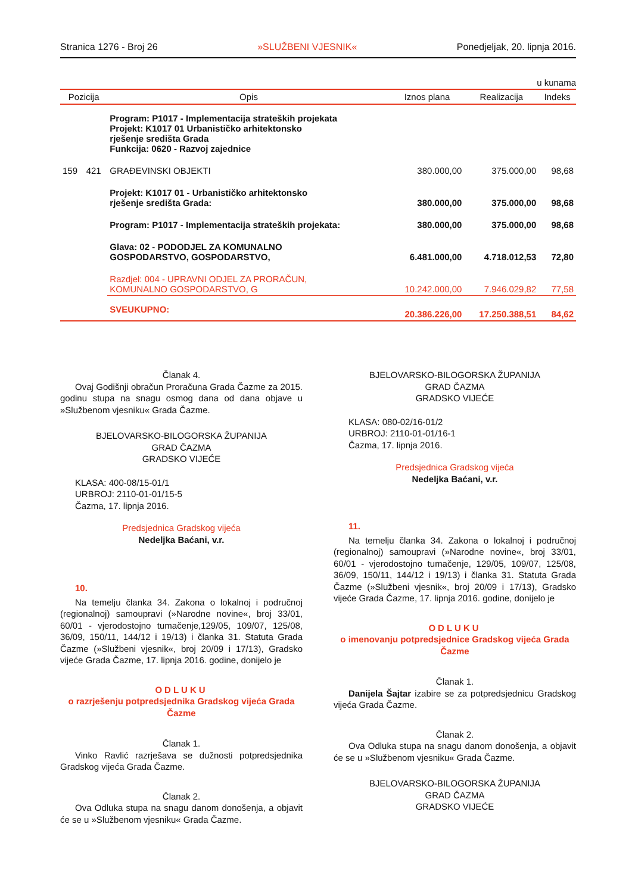Stranica 1276 - Broj 26 »SLUŽBENI VJESNIK« Ponedjeljak, 20. lipnja 2016.
u kunama
| Pozicija | | Opis | Iznos plana | Realizacija | Indeks |
| --- | --- | --- | --- | --- | --- |
| | | Program: P1017 - Implementacija strateških projekata Projekt: K1017 01 Urbanističko arhitektonsko rješenje središta Grada Funkcija: 0620 - Razvoj zajednice | | | |
| 159 | 421 | GRAĐEVINSKI OBJEKTI | 380.000,00 | 375.000,00 | 98,68 |
| | | Projekt: K1017 01 - Urbanističko arhitektonsko rješenje središta Grada: | 380.000,00 | 375.000,00 | 98,68 |
| | | Program: P1017 - Implementacija strateških projekata: | 380.000,00 | 375.000,00 | 98,68 |
| | | Glava: 02 - PODODJEL ZA KOMUNALNO GOSPODARSTVO, GOSPODARSTVO, | 6.481.000,00 | 4.718.012,53 | 72,80 |
| | | Razdjel: 004 - UPRAVNI ODJEL ZA PRORAČUN, KOMUNALNO GOSPODARSTVO, G | 10.242.000,00 | 7.946.029,82 | 77,58 |
| | | SVEUKUPNO: | 20.386.226,00 | 17.250.388,51 | 84,62 |
Članak 4.
Ovaj Godišnji obračun Proračuna Grada Čazme za 2015. godinu stupa na snagu osmog dana od dana objave u »Službenom vjesniku« Grada Čazme.
BJELOVARSKO-BILOGORSKA ŽUPANIJA
GRAD ČAZMA
GRADSKO VIJEĆE
KLASA: 400-08/15-01/1
URBROJ: 2110-01-01/15-5
Čazma, 17. lipnja 2016.
Predsjednica Gradskog vijeća
Nedeljka Baćani, v.r.
10.
Na temelju članka 34. Zakona o lokalnoj i područnoj (regionalnoj) samoupravi (»Narodne novine«, broj 33/01, 60/01 - vjerodostojno tumačenje,129/05, 109/07, 125/08, 36/09, 150/11, 144/12 i 19/13) i članka 31. Statuta Grada Čazme (»Službeni vjesnik«, broj 20/09 i 17/13), Gradsko vijeće Grada Čazme, 17. lipnja 2016. godine, donijelo je
ODLUKU
o razrješenju potpredsjednika Gradskog vijeća Grada Čazme
Članak 1.
Vinko Ravlić razrješava se dužnosti potpredsjednika Gradskog vijeća Grada Čazme.
Članak 2.
Ova Odluka stupa na snagu danom donošenja, a objavit će se u »Službenom vjesniku« Grada Čazme.
BJELOVARSKO-BILOGORSKA ŽUPANIJA
GRAD ČAZMA
GRADSKO VIJEĆE
KLASA: 080-02/16-01/2
URBROJ: 2110-01-01/16-1
Čazma, 17. lipnja 2016.
Predsjednica Gradskog vijeća
Nedeljka Baćani, v.r.
11.
Na temelju članka 34. Zakona o lokalnoj i područnoj (regionalnoj) samoupravi (»Narodne novine«, broj 33/01, 60/01 - vjerodostojno tumačenje, 129/05, 109/07, 125/08, 36/09, 150/11, 144/12 i 19/13) i članka 31. Statuta Grada Čazme (»Službeni vjesnik«, broj 20/09 i 17/13), Gradsko vijeće Grada Čazme, 17. lipnja 2016. godine, donijelo je
ODLUKU
o imenovanju potpredsjednice Gradskog vijeća Grada Čazme
Članak 1.
Danijela Šajtar izabire se za potpredsjednicu Gradskog vijeća Grada Čazme.
Članak 2.
Ova Odluka stupa na snagu danom donošenja, a objavit će se u »Službenom vjesniku« Grada Čazme.
BJELOVARSKO-BILOGORSKA ŽUPANIJA
GRAD ČAZMA
GRADSKO VIJEĆE